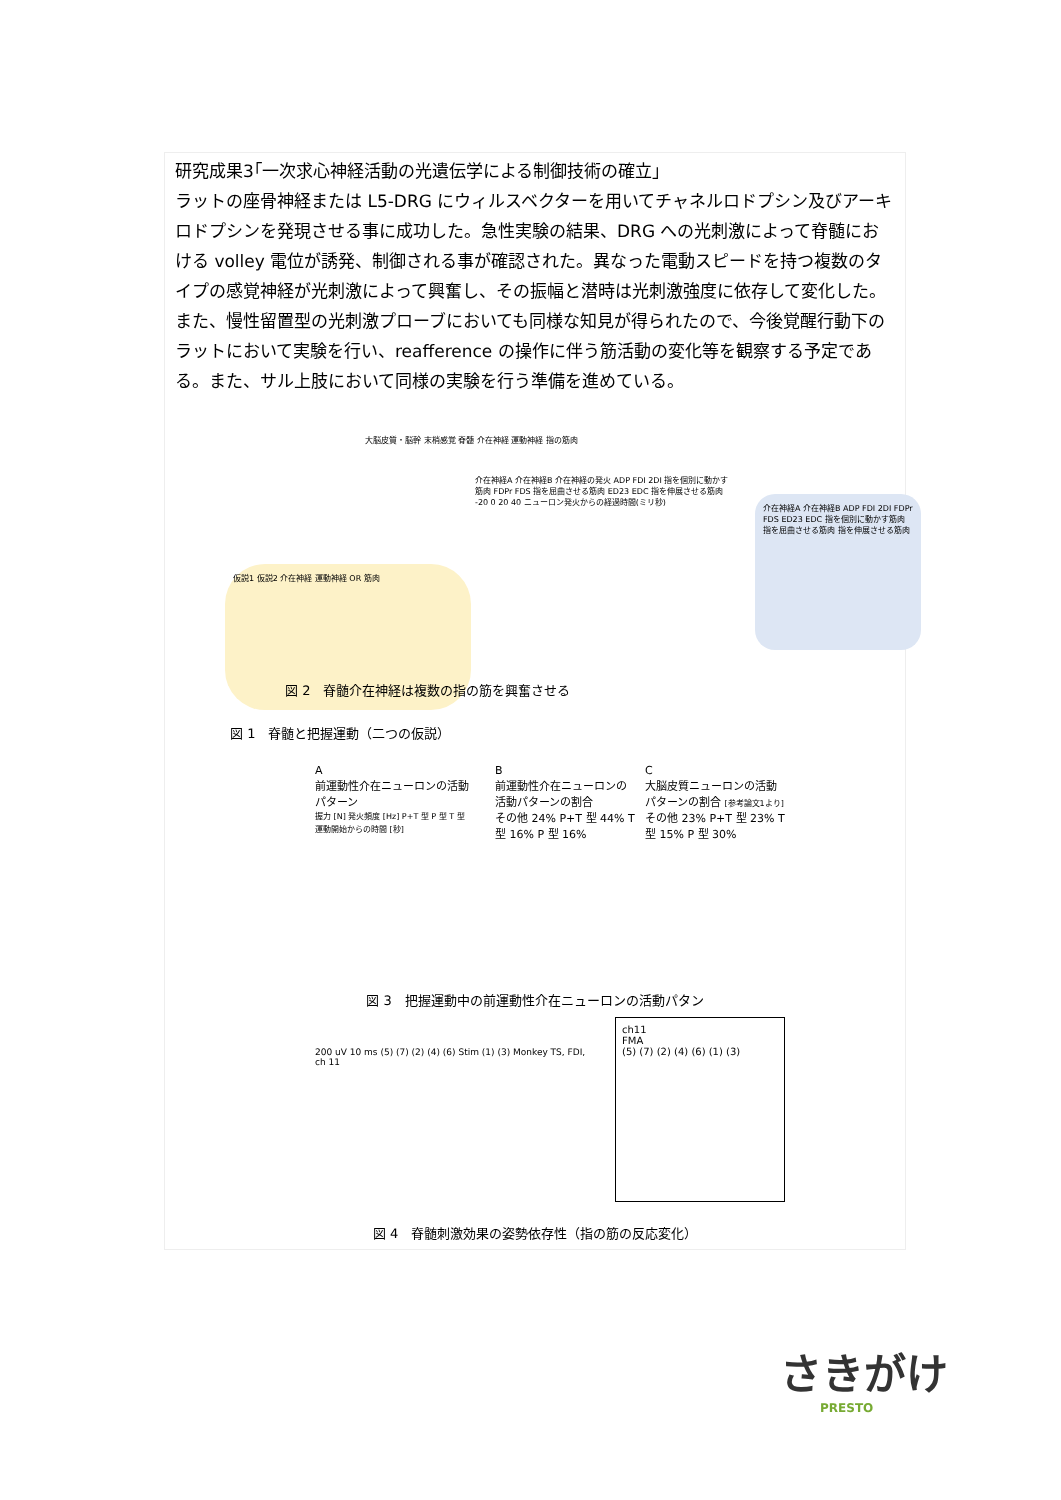研究成果3｢一次求心神経活動の光遺伝学による制御技術の確立」
ラットの座骨神経または L5-DRG にウィルスベクターを用いてチャネルロドプシン及びアーキロドプシンを発現させる事に成功した。急性実験の結果、DRG への光刺激によって脊髄における volley 電位が誘発、制御される事が確認された。異なった電動スピードを持つ複数のタイプの感覚神経が光刺激によって興奮し、その振幅と潜時は光刺激強度に依存して変化した。また、慢性留置型の光刺激プローブにおいても同様な知見が得られたので、今後覚醒行動下のラットにおいて実験を行い、reafference の操作に伴う筋活動の変化等を観察する予定である。また、サル上肢において同様の実験を行う準備を進めている。
大脳皮質・脳幹 末梢感覚 脊髄 介在神経 運動神経 指の筋肉
仮説1 仮説2 介在神経 運動神経 OR 筋肉
介在神経A 介在神経B 介在神経の発火 ADP FDI 2DI 指を個別に動かす筋肉 FDPr FDS 指を屈曲させる筋肉 ED23 EDC 指を伸展させる筋肉 -20 0 20 40 ニューロン発火からの経過時間(ミリ秒)
介在神経A 介在神経B ADP FDI 2DI FDPr FDS ED23 EDC 指を個別に動かす筋肉 指を屈曲させる筋肉 指を伸展させる筋肉
図 2　脊髄介在神経は複数の指の筋を興奮させる
図 1　脊髄と把握運動（二つの仮説）
A
前運動性介在ニューロンの活動パターン
握力 [N] 発火頻度 [Hz] P+T 型 P 型 T 型 運動開始からの時間 [秒]
B
前運動性介在ニューロンの活動パターンの割合
その他 24% P+T 型 44% T 型 16% P 型 16%
C
大脳皮質ニューロンの活動パターンの割合 [参考論文1より]
その他 23% P+T 型 23% T 型 15% P 型 30%
図 3　把握運動中の前運動性介在ニューロンの活動パタン
200 uV 10 ms (5) (7) (2) (4) (6) Stim (1) (3) Monkey TS, FDI, ch 11
ch11
FMA
(5) (7) (2) (4) (6) (1) (3)
図 4　脊髄刺激効果の姿勢依存性（指の筋の反応変化）
さきがけ
PRESTO